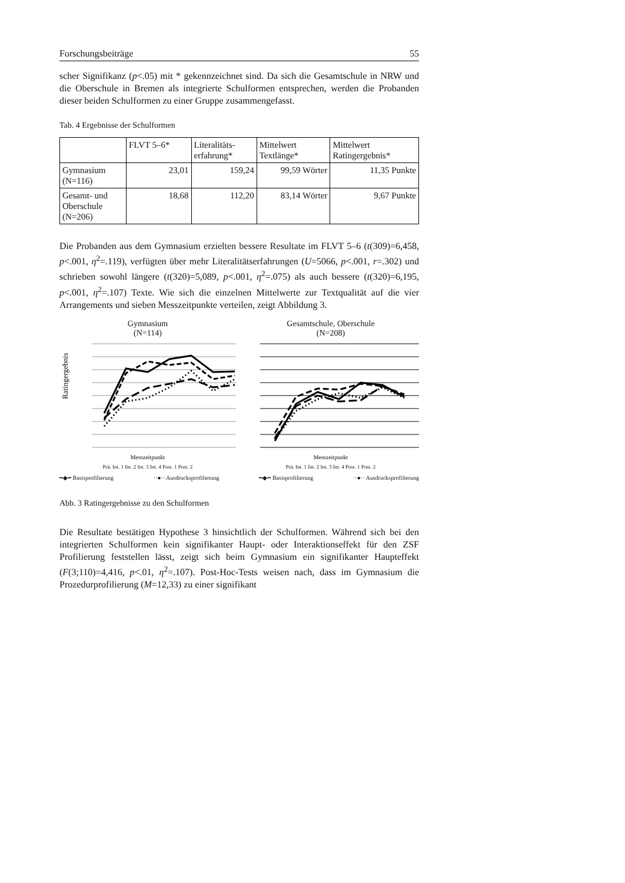Forschungsbeiträge 55
scher Signifikanz (p<.05) mit * gekennzeichnet sind. Da sich die Gesamtschule in NRW und die Oberschule in Bremen als integrierte Schulformen entsprechen, werden die Probanden dieser beiden Schulformen zu einer Gruppe zusammengefasst.
Tab. 4 Ergebnisse der Schulformen
| | FLVT 5–6* | Literalitäts- erfahrung* | Mittelwert Textlänge* | Mittelwert Ratingergebnis* |
| --- | --- | --- | --- | --- |
| Gymnasium (N=116) | 23,01 | 159,24 | 99,59 Wörter | 11,35 Punkte |
| Gesamt- und Oberschule (N=206) | 18,68 | 112,20 | 83,14 Wörter | 9,67 Punkte |
Die Probanden aus dem Gymnasium erzielten bessere Resultate im FLVT 5–6 (t(309)=6,458, p<.001, η<sup>2</sup>=.119), verfügten über mehr Literalitätserfahrungen (U=5066, p<.001, r=.302) und schrieben sowohl längere (t(320)=5,089, p<.001, η<sup>2</sup>=.075) als auch bessere (t(320)=6,195, p<.001, η<sup>2</sup>=.107) Texte. Wie sich die einzelnen Mittelwerte zur Textqualität auf die vier Arrangements und sieben Messzeitpunkte verteilen, zeigt Abbildung 3.
Gymnasium
(N=114)
Ratingergebnis
Messzeitpunkt
Prä. Int. 1 Int. 2 Int. 3 Int. 4 Post. 1 Post. 2
Gesamtschule, Oberschule
(N=208)
Messzeitpunkt
Prä. Int. 1 Int. 2 Int. 3 Int. 4 Post. 1 Post. 2
━◆━ Basisprofilierung ··●·· Ausdrucksprofilierung ━◆━ Basisprofilierung ··●·· Ausdrucksprofilierung
Abb. 3 Ratingergebnisse zu den Schulformen
Die Resultate bestätigen Hypothese 3 hinsichtlich der Schulformen. Während sich bei den integrierten Schulformen kein signifikanter Haupt- oder Interaktionseffekt für den ZSF Profilierung feststellen lässt, zeigt sich beim Gymnasium ein signifikanter Haupteffekt (F(3;110)=4,416, p<.01, η<sup>2</sup>=.107). Post-Hoc-Tests weisen nach, dass im Gymnasium die Prozedurprofilierung (M=12,33) zu einer signifikant